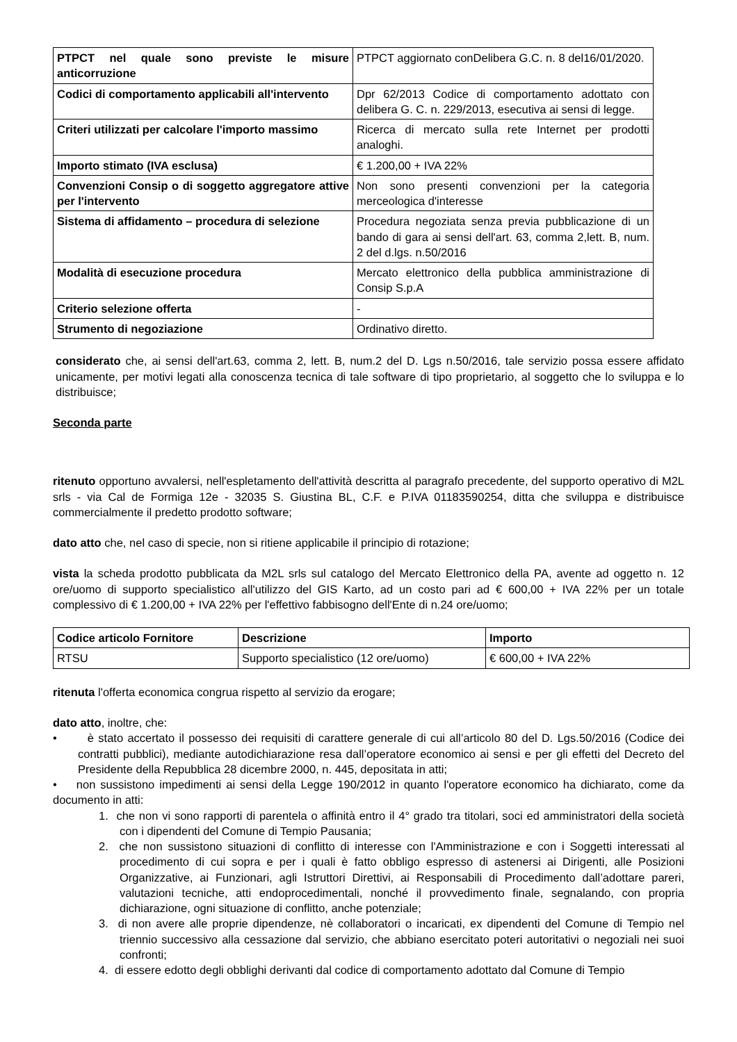| PTPCT nel quale sono previste le misure anticorruzione | PTPCT aggiornato conDelibera G.C. n. 8 del16/01/2020. |
| Codici di comportamento applicabili all'intervento | Dpr 62/2013 Codice di comportamento adottato con delibera G. C. n. 229/2013, esecutiva ai sensi di legge. |
| Criteri utilizzati per calcolare l'importo massimo | Ricerca di mercato sulla rete Internet per prodotti analoghi. |
| Importo stimato (IVA esclusa) | € 1.200,00 + IVA 22% |
| Convenzioni Consip o di soggetto aggregatore attive per l'intervento | Non sono presenti convenzioni per la categoria merceologica d'interesse |
| Sistema di affidamento – procedura di selezione | Procedura negoziata senza previa pubblicazione di un bando di gara ai sensi dell'art. 63, comma 2,lett. B, num. 2 del d.lgs. n.50/2016 |
| Modalità di esecuzione procedura | Mercato elettronico della pubblica amministrazione di Consip S.p.A |
| Criterio selezione offerta | - |
| Strumento di negoziazione | Ordinativo diretto. |
considerato che, ai sensi dell'art.63, comma 2, lett. B, num.2 del D. Lgs n.50/2016, tale servizio possa essere affidato unicamente, per motivi legati alla conoscenza tecnica di tale software di tipo proprietario, al soggetto che lo sviluppa e lo distribuisce;
Seconda parte
ritenuto opportuno avvalersi, nell'espletamento dell'attività descritta al paragrafo precedente, del supporto operativo di M2L srls - via Cal de Formiga 12e - 32035 S. Giustina BL, C.F. e P.IVA 01183590254, ditta che sviluppa e distribuisce commercialmente il predetto prodotto software;
dato atto che, nel caso di specie, non si ritiene applicabile il principio di rotazione;
vista la scheda prodotto pubblicata da M2L srls sul catalogo del Mercato Elettronico della PA, avente ad oggetto n. 12 ore/uomo di supporto specialistico all'utilizzo del GIS Karto, ad un costo pari ad € 600,00 + IVA 22% per un totale complessivo di € 1.200,00 + IVA 22% per l'effettivo fabbisogno dell'Ente di n.24 ore/uomo;
| Codice articolo Fornitore | Descrizione | Importo |
| --- | --- | --- |
| RTSU | Supporto specialistico (12 ore/uomo) | € 600,00 + IVA 22% |
ritenuta l'offerta economica congrua rispetto al servizio da erogare;
dato atto, inoltre, che:
• è stato accertato il possesso dei requisiti di carattere generale di cui all’articolo 80 del D. Lgs.50/2016 (Codice dei contratti pubblici), mediante autodichiarazione resa dall’operatore economico ai sensi e per gli effetti del Decreto del Presidente della Repubblica 28 dicembre 2000, n. 445, depositata in atti;
• non sussistono impedimenti ai sensi della Legge 190/2012 in quanto l'operatore economico ha dichiarato, come da documento in atti:
1. che non vi sono rapporti di parentela o affinità entro il 4° grado tra titolari, soci ed amministratori della società con i dipendenti del Comune di Tempio Pausania;
2. che non sussistono situazioni di conflitto di interesse con l'Amministrazione e con i Soggetti interessati al procedimento di cui sopra e per i quali è fatto obbligo espresso di astenersi ai Dirigenti, alle Posizioni Organizzative, ai Funzionari, agli Istruttori Direttivi, ai Responsabili di Procedimento dall’adottare pareri, valutazioni tecniche, atti endoprocedimentali, nonché il provvedimento finale, segnalando, con propria dichiarazione, ogni situazione di conflitto, anche potenziale;
3. di non avere alle proprie dipendenze, nè collaboratori o incaricati, ex dipendenti del Comune di Tempio nel triennio successivo alla cessazione dal servizio, che abbiano esercitato poteri autoritativi o negoziali nei suoi confronti;
4. di essere edotto degli obblighi derivanti dal codice di comportamento adottato dal Comune di Tempio